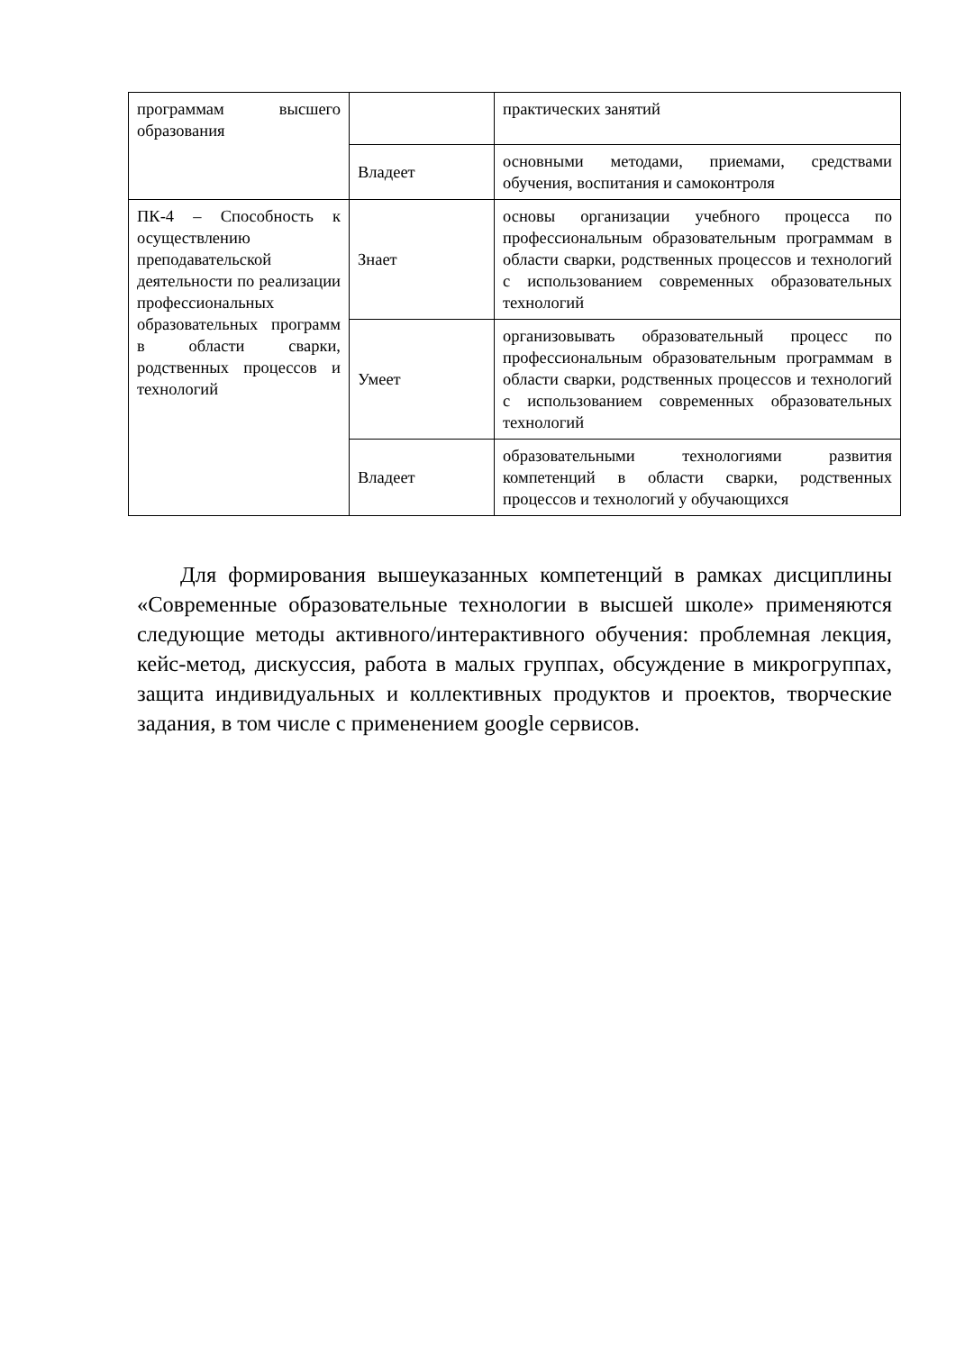| программам высшего образования | | практических занятий |
| | Владеет | основными методами, приемами, средствами обучения, воспитания и самоконтроля |
| ПК-4 – Способность к осуществлению преподавательской деятельности по реализации профессиональных образовательных программ в области сварки, родственных процессов и технологий | Знает | основы организации учебного процесса по профессиональным образовательным программам в области сварки, родственных процессов и технологий с использованием современных образовательных технологий |
| | Умеет | организовывать образовательный процесс по профессиональным образовательным программам в области сварки, родственных процессов и технологий с использованием современных образовательных технологий |
| | Владеет | образовательными технологиями развития компетенций в области сварки, родственных процессов и технологий у обучающихся |
Для формирования вышеуказанных компетенций в рамках дисциплины «Современные образовательные технологии в высшей школе» применяются следующие методы активного/интерактивного обучения: проблемная лекция, кейс-метод, дискуссия, работа в малых группах, обсуждение в микрогруппах, защита индивидуальных и коллективных продуктов и проектов, творческие задания, в том числе с применением google сервисов.